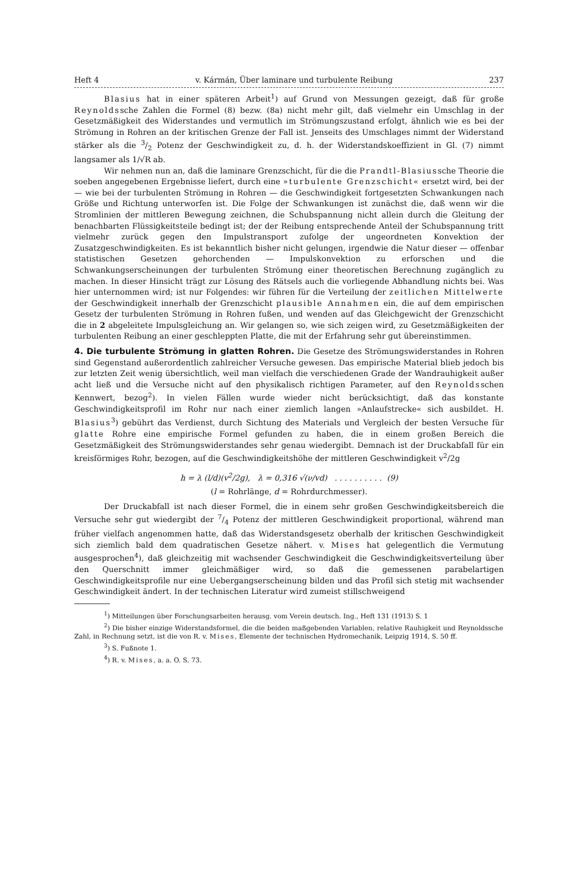Heft 4 v. Kármán, Über laminare und turbulente Reibung 237
Blasius hat in einer späteren Arbeit<sup>1</sup>) auf Grund von Messungen gezeigt, daß für große Reynoldssche Zahlen die Formel (8) bezw. (8a) nicht mehr gilt, daß vielmehr ein Umschlag in der Gesetzmäßigkeit des Widerstandes und vermutlich im Strömungszustand erfolgt, ähnlich wie es bei der Strömung in Rohren an der kritischen Grenze der Fall ist. Jenseits des Umschlages nimmt der Widerstand stärker als die 3/2 Potenz der Geschwindigkeit zu, d. h. der Widerstandskoeffizient in Gl. (7) nimmt langsamer als 1/√R ab.
Wir nehmen nun an, daß die laminare Grenzschicht, für die die Prandtl-Blasiussche Theorie die soeben angegebenen Ergebnisse liefert, durch eine »turbulente Grenzschicht« ersetzt wird, bei der — wie bei der turbulenten Strömung in Rohren — die Geschwindigkeit fortgesetzten Schwankungen nach Größe und Richtung unterworfen ist. Die Folge der Schwankungen ist zunächst die, daß wenn wir die Stromlinien der mittleren Bewegung zeichnen, die Schubspannung nicht allein durch die Gleitung der benachbarten Flüssigkeitsteile bedingt ist; der der Reibung entsprechende Anteil der Schubspannung tritt vielmehr zurück gegen den Impulstransport zufolge der ungeordneten Konvektion der Zusatzgeschwindigkeiten. Es ist bekanntlich bisher nicht gelungen, irgendwie die Natur dieser — offenbar statistischen Gesetzen gehorchenden — Impulskonvektion zu erforschen und die Schwankungserscheinungen der turbulenten Strömung einer theoretischen Berechnung zugänglich zu machen. In dieser Hinsicht trägt zur Lösung des Rätsels auch die vorliegende Abhandlung nichts bei. Was hier unternommen wird; ist nur Folgendes: wir führen für die Verteilung der zeitlichen Mittelwerte der Geschwindigkeit innerhalb der Grenzschicht plausible Annahmen ein, die auf dem empirischen Gesetz der turbulenten Strömung in Rohren fußen, und wenden auf das Gleichgewicht der Grenzschicht die in 2 abgeleitete Impulsgleichung an. Wir gelangen so, wie sich zeigen wird, zu Gesetzmäßigkeiten der turbulenten Reibung an einer geschleppten Platte, die mit der Erfahrung sehr gut übereinstimmen.
4. Die turbulente Strömung in glatten Rohren.
Die Gesetze des Strömungswiderstandes in Rohren sind Gegenstand außerordentlich zahlreicher Versuche gewesen. Das empirische Material blieb jedoch bis zur letzten Zeit wenig übersichtlich, weil man vielfach die verschiedenen Grade der Wandrauhigkeit außer acht ließ und die Versuche nicht auf den physikalisch richtigen Parameter, auf den Reynoldsschen Kennwert, bezog<sup>2</sup>). In vielen Fällen wurde wieder nicht berücksichtigt, daß das konstante Geschwindigkeitsprofil im Rohr nur nach einer ziemlich langen »Anlaufstrecke« sich ausbildet. H. Blasius<sup>3</sup>) gebührt das Verdienst, durch Sichtung des Materials und Vergleich der besten Versuche für glatte Rohre eine empirische Formel gefunden zu haben, die in einem großen Bereich die Gesetzmäßigkeit des Strömungswiderstandes sehr genau wiedergibt. Demnach ist der Druckabfall für ein kreisförmiges Rohr, bezogen, auf die Geschwindigkeitshöhe der mittleren Geschwindigkeit v<sup>2</sup>/2g
h = λ (l/d)(v<sup>2</sup>/2g), λ = 0,316 √(ν/vd) . . . . . . . . . . (9)
(l = Rohrlänge, d = Rohrdurchmesser).
Der Druckabfall ist nach dieser Formel, die in einem sehr großen Geschwindigkeitsbereich die Versuche sehr gut wiedergibt der 7/4 Potenz der mittleren Geschwindigkeit proportional, während man früher vielfach angenommen hatte, daß das Widerstandsgesetz oberhalb der kritischen Geschwindigkeit sich ziemlich bald dem quadratischen Gesetze nähert. v. Mises hat gelegentlich die Vermutung ausgesprochen<sup>4</sup>), daß gleichzeitig mit wachsender Geschwindigkeit die Geschwindigkeitsverteilung über den Querschnitt immer gleichmäßiger wird, so daß die gemessenen parabelartigen Geschwindigkeitsprofile nur eine Uebergangserscheinung bilden und das Profil sich stetig mit wachsender Geschwindigkeit ändert. In der technischen Literatur wird zumeist stillschweigend
<sup>1</sup>) Mitteilungen über Forschungsarbeiten herausg. vom Verein deutsch. Ing., Heft 131 (1913) S. 1
<sup>2</sup>) Die bisher einzige Widerstandsformel, die die beiden maßgebenden Variablen, relative Rauhigkeit und Reynoldssche Zahl, in Rechnung setzt, ist die von R. v. Mises, Elemente der technischen Hydromechanik, Leipzig 1914, S. 50 ff.
<sup>3</sup>) S. Fußnote 1.
<sup>4</sup>) R. v. Mises, a. a. O. S. 73.